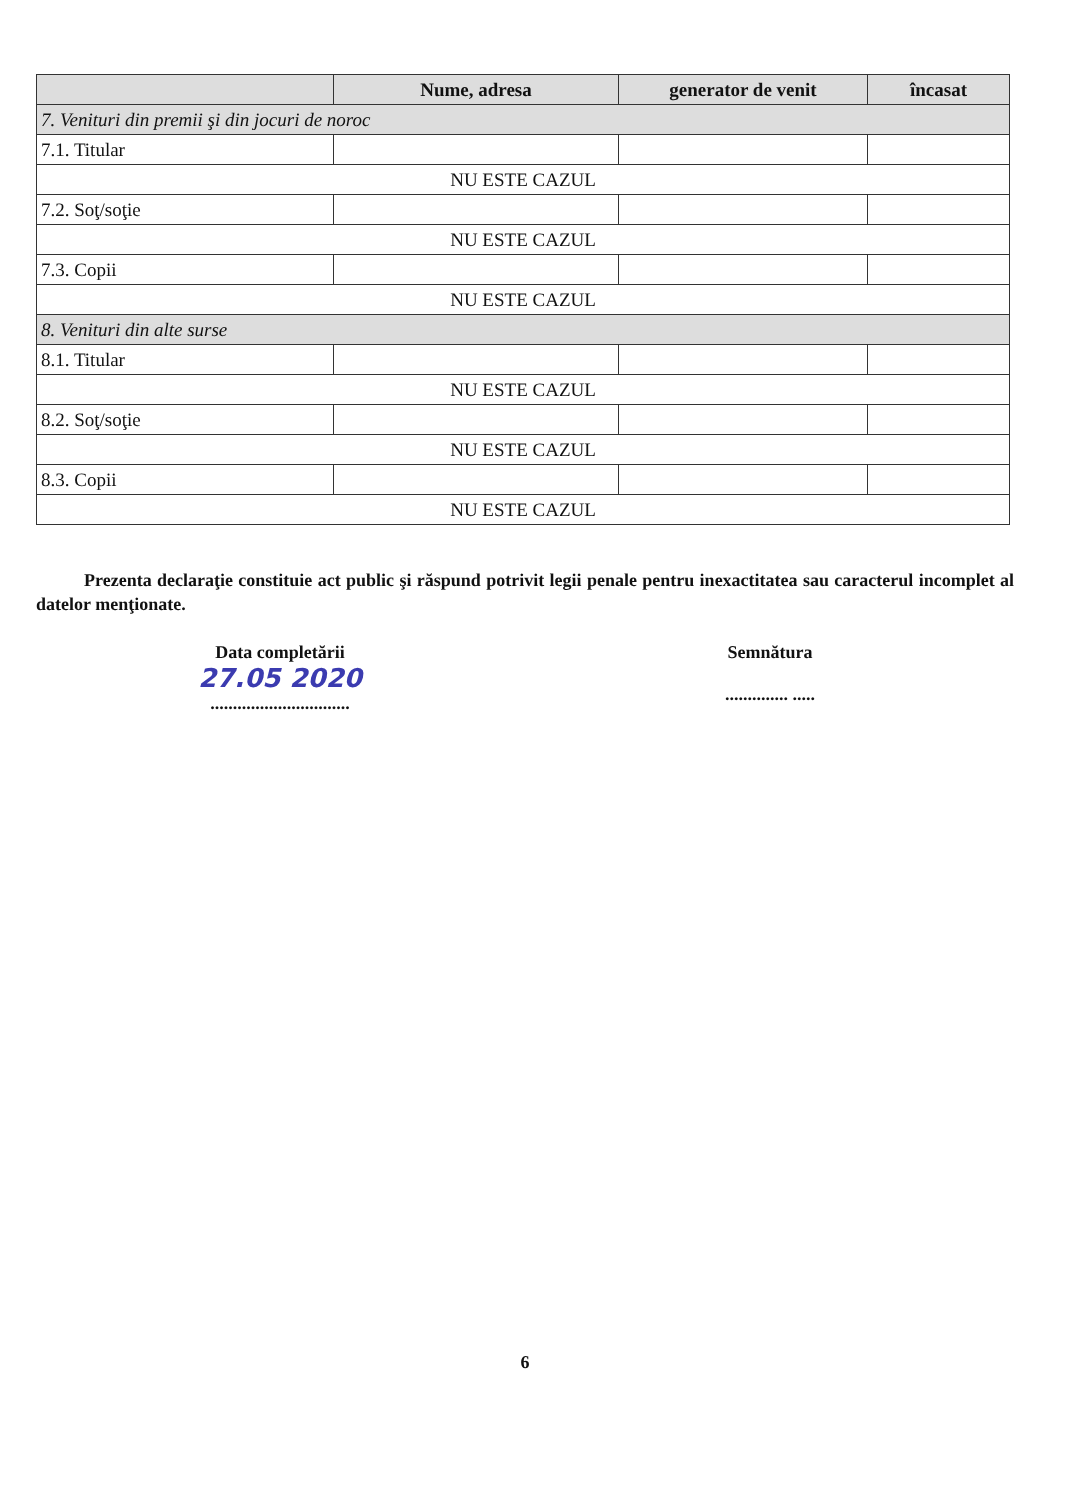| | Nume, adresa | generator de venit | încasat |
| --- | --- | --- | --- |
| 7. Venituri din premii şi din jocuri de noroc | | | |
| 7.1. Titular | | | |
| NU ESTE CAZUL | | | |
| 7.2. Soţ/soţie | | | |
| NU ESTE CAZUL | | | |
| 7.3. Copii | | | |
| NU ESTE CAZUL | | | |
| 8. Venituri din alte surse | | | |
| 8.1. Titular | | | |
| NU ESTE CAZUL | | | |
| 8.2. Soţ/soţie | | | |
| NU ESTE CAZUL | | | |
| 8.3. Copii | | | |
| NU ESTE CAZUL | | | |
Prezenta declaraţie constituie act public şi răspund potrivit legii penale pentru inexactitatea sau caracterul incomplet al datelor menţionate.
Data completării
27.05 2020
...............................
Semnătura
.............. .....
6